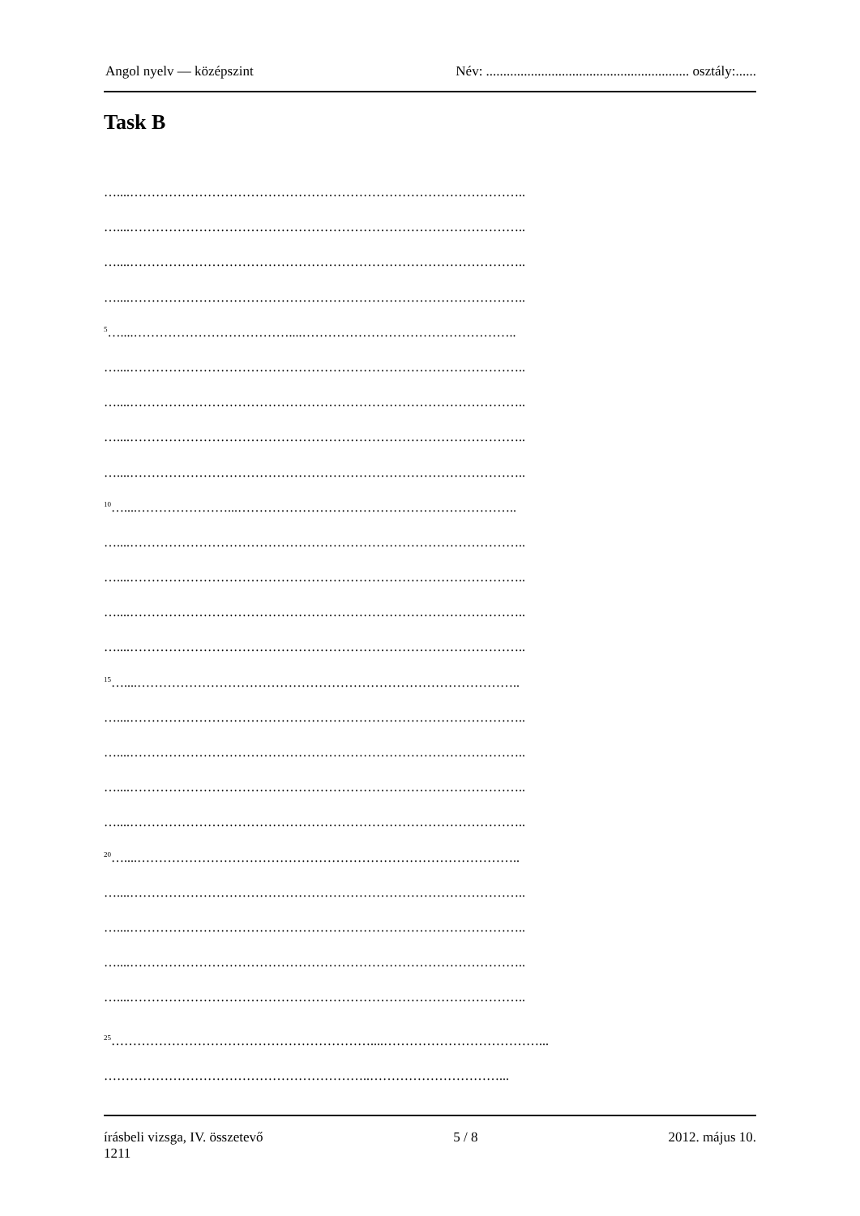Angol nyelv — középszint Név: ........................................................... osztály:......
Task B
…....………………………………………………………………………………..
…....………………………………………………………………………………..
…....………………………………………………………………………………..
…....………………………………………………………………………………..
<sup>5</sup>…....………………………………....…………………………………………..
…....………………………………………………………………………………..
…....………………………………………………………………………………..
…....………………………………………………………………………………..
…....………………………………………………………………………………..
<sup>10</sup>…....…………………...………………………………………………………..
…....………………………………………………………………………………..
…....………………………………………………………………………………..
…....………………………………………………………………………………..
…....………………………………………………………………………………..
<sup>15</sup>…....……………………………………………………………………………..
…....………………………………………………………………………………..
…....………………………………………………………………………………..
…....………………………………………………………………………………..
…....………………………………………………………………………………..
<sup>20</sup>…....……………………………………………………………………………..
…....………………………………………………………………………………..
…....………………………………………………………………………………..
…....………………………………………………………………………………..
…....………………………………………………………………………………..
<sup>25</sup>……………………………………………………....………………………………...
……………………………………………………..…………………………...
írásbeli vizsga, IV. összetevő
1211 5 / 8 2012. május 10.